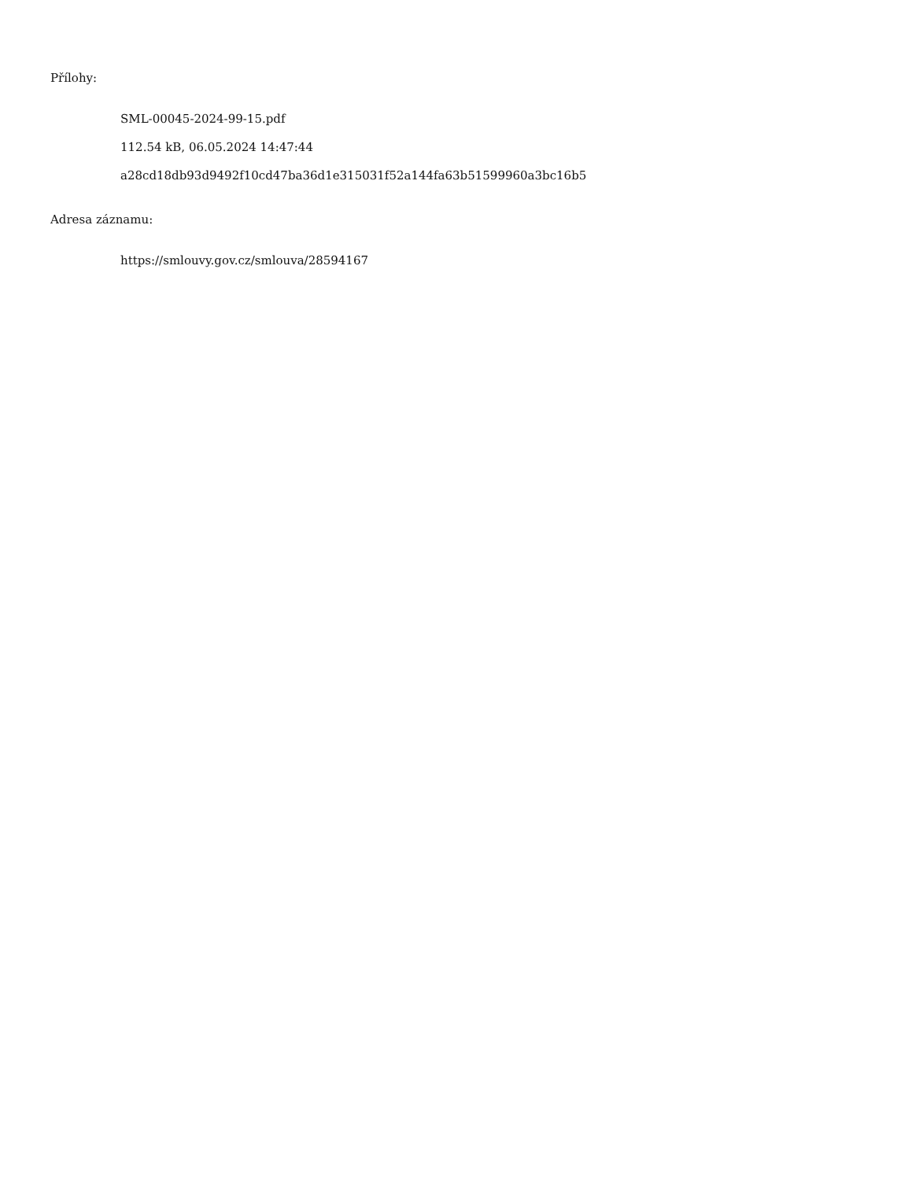Přílohy:
SML-00045-2024-99-15.pdf
112.54 kB, 06.05.2024 14:47:44
a28cd18db93d9492f10cd47ba36d1e315031f52a144fa63b51599960a3bc16b5
Adresa záznamu:
https://smlouvy.gov.cz/smlouva/28594167